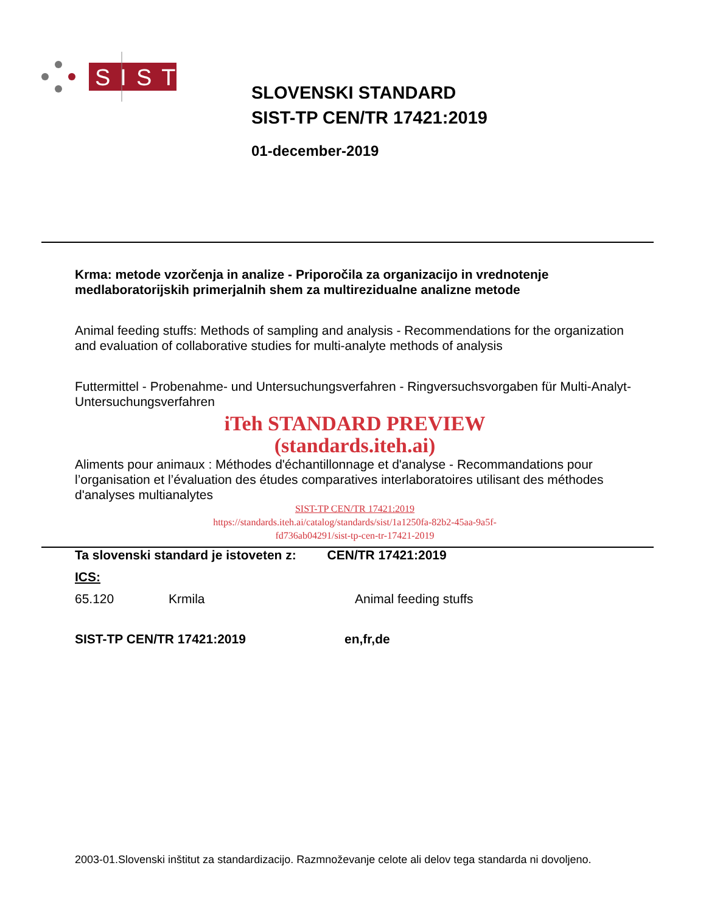SIST
SLOVENSKI STANDARD
SIST-TP CEN/TR 17421:2019
01-december-2019
Krma: metode vzorčenja in analize - Priporočila za organizacijo in vrednotenje medlaboratorijskih primerjalnih shem za multirezidualne analizne metode
Animal feeding stuffs: Methods of sampling and analysis - Recommendations for the organization and evaluation of collaborative studies for multi-analyte methods of analysis
Futtermittel - Probenahme- und Untersuchungsverfahren - Ringversuchsvorgaben für Multi-Analyt-Untersuchungsverfahren
iTeh STANDARD PREVIEW
(standards.iteh.ai)
Aliments pour animaux : Méthodes d'échantillonnage et d'analyse - Recommandations pour l’organisation et l’évaluation des études comparatives interlaboratoires utilisant des méthodes d'analyses multianalytes
SIST-TP CEN/TR 17421:2019
https://standards.iteh.ai/catalog/standards/sist/1a1250fa-82b2-45aa-9a5f-
fd736ab04291/sist-tp-cen-tr-17421-2019
Ta slovenski standard je istoveten z: CEN/TR 17421:2019
ICS:
65.120 Krmila Animal feeding stuffs
SIST-TP CEN/TR 17421:2019 en,fr,de
2003-01.Slovenski inštitut za standardizacijo. Razmnoževanje celote ali delov tega standarda ni dovoljeno.